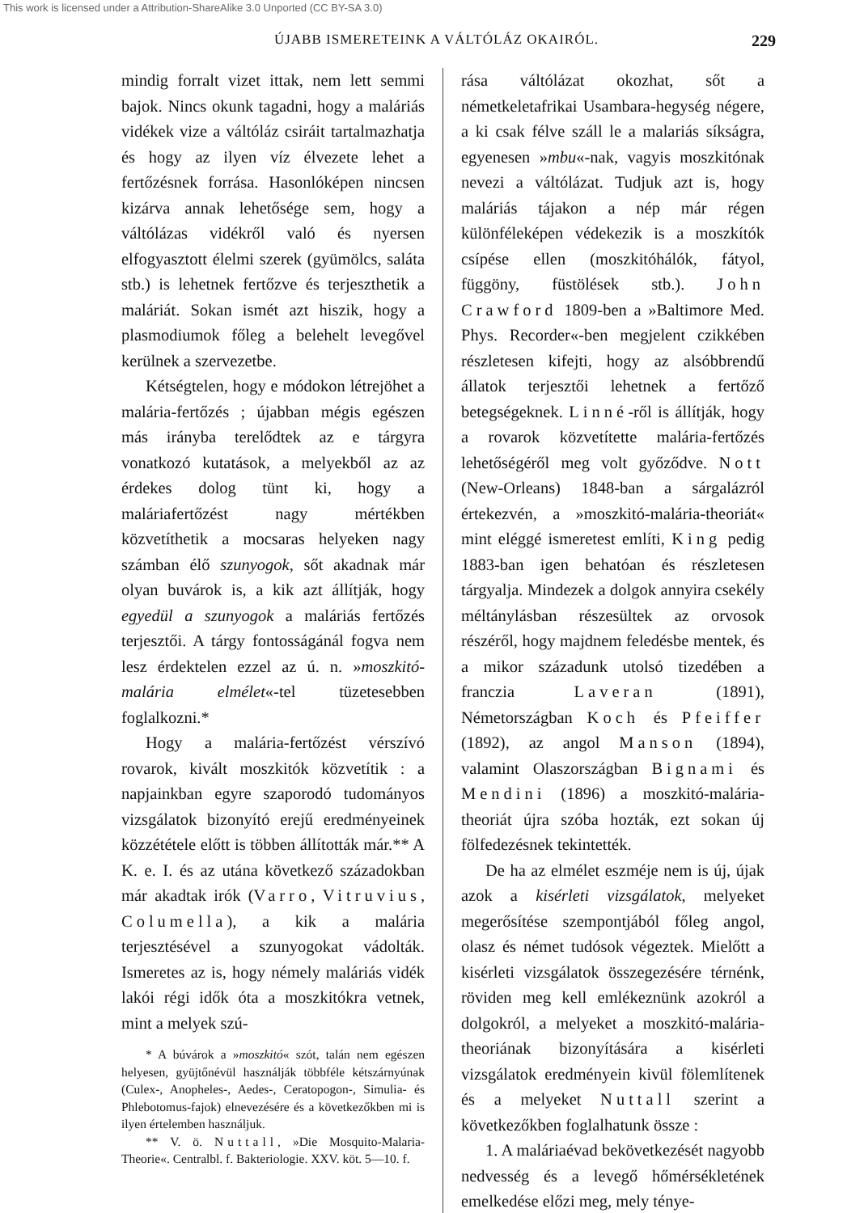This work is licensed under a Attribution-ShareAlike 3.0 Unported (CC BY-SA 3.0)
ÚJABB ISMERETEINK A VÁLTÓLÁZ OKAIRÓL. 229
mindig forralt vizet ittak, nem lett semmi bajok. Nincs okunk tagadni, hogy a maláriás vidékek vize a váltóláz csiráit tartalmazhatja és hogy az ilyen víz élvezete lehet a fertőzésnek forrása. Hasonlóképen nincsen kizárva annak lehetősége sem, hogy a váltólázas vidékről való és nyersen elfogyasztott élelmi szerek (gyümölcs, saláta stb.) is lehetnek fertőzve és terjeszthetik a maláriát. Sokan ismét azt hiszik, hogy a plasmodiumok főleg a belehelt levegővel kerülnek a szervezetbe.
Kétségtelen, hogy e módokon létrejöhet a malária-fertőzés ; újabban mégis egészen más irányba terelődtek az e tárgyra vonatkozó kutatások, a melyekből az az érdekes dolog tünt ki, hogy a maláriafertőzést nagy mértékben közvetíthetik a mocsaras helyeken nagy számban élő szunyogok, sőt akadnak már olyan buvárok is, a kik azt állítják, hogy egyedül a szunyogok a maláriás fertőzés terjesztői. A tárgy fontosságánál fogva nem lesz érdektelen ezzel az ú. n. »moszkitó-malária elmélet«-tel tüzetesebben foglalkozni.*
Hogy a malária-fertőzést vérszívó rovarok, kivált moszkitók közvetítik : a napjainkban egyre szaporodó tudományos vizsgálatok bizonyító erejű eredményeinek közzététele előtt is többen állították már.** A K. e. I. és az utána következő századokban már akadtak irók (Varro, Vitruvius, Columella), a kik a malária terjesztésével a szunyogokat vádolták. Ismeretes az is, hogy némely maláriás vidék lakói régi idők óta a moszkitókra vetnek, mint a melyek szú-
* A búvárok a »moszkitó« szót, talán nem egészen helyesen, gyüjtőnévül használják többféle kétszárnyúnak (Culex-, Anopheles-, Aedes-, Ceratopogon-, Simulia- és Phlebotomus-fajok) elnevezésére és a következőkben mi is ilyen értelemben használjuk.
** V. ö. Nuttall, »Die Mosquito-Malaria-Theorie«. Centralbl. f. Bakteriologie. XXV. köt. 5—10. f.
rása váltólázat okozhat, sőt a németkeletafrikai Usambara-hegység négere, a ki csak félve száll le a malariás síkságra, egyenesen »mbu«-nak, vagyis moszkitónak nevezi a váltólázat. Tudjuk azt is, hogy maláriás tájakon a nép már régen különféleképen védekezik is a moszkítók csípése ellen (moszkitóhálók, fátyol, függöny, füstölések stb.). John Crawford 1809-ben a »Baltimore Med. Phys. Recorder«-ben megjelent czikkében részletesen kifejti, hogy az alsóbbrendű állatok terjesztői lehetnek a fertőző betegségeknek. Linné-ről is állítják, hogy a rovarok közvetítette malária-fertőzés lehetőségéről meg volt győződve. Nott (New-Orleans) 1848-ban a sárgalázról értekezvén, a »moszkitó-malária-theoriát« mint eléggé ismeretest említi, King pedig 1883-ban igen behatóan és részletesen tárgyalja. Mindezek a dolgok annyira csekély méltánylásban részesültek az orvosok részéről, hogy majdnem feledésbe mentek, és a mikor századunk utolsó tizedében a franczia Laveran (1891), Németországban Koch és Pfeiffer (1892), az angol Manson (1894), valamint Olaszországban Bignami és Mendini (1896) a moszkitó-malária-theoriát újra szóba hozták, ezt sokan új fölfedezésnek tekintették.
De ha az elmélet eszméje nem is új, újak azok a kisérleti vizsgálatok, melyeket megerősítése szempontjából főleg angol, olasz és német tudósok végeztek. Mielőtt a kisérleti vizsgálatok összegezésére térnénk, röviden meg kell emlékeznünk azokról a dolgokról, a melyeket a moszkitó-malária-theoriának bizonyítására a kisérleti vizsgálatok eredményein kivül fölemlítenek és a melyeket Nuttall szerint a következőkben foglalhatunk össze :
1. A maláriaévad bekövetkezését nagyobb nedvesség és a levegő hőmérsékletének emelkedése előzi meg, mely ténye-